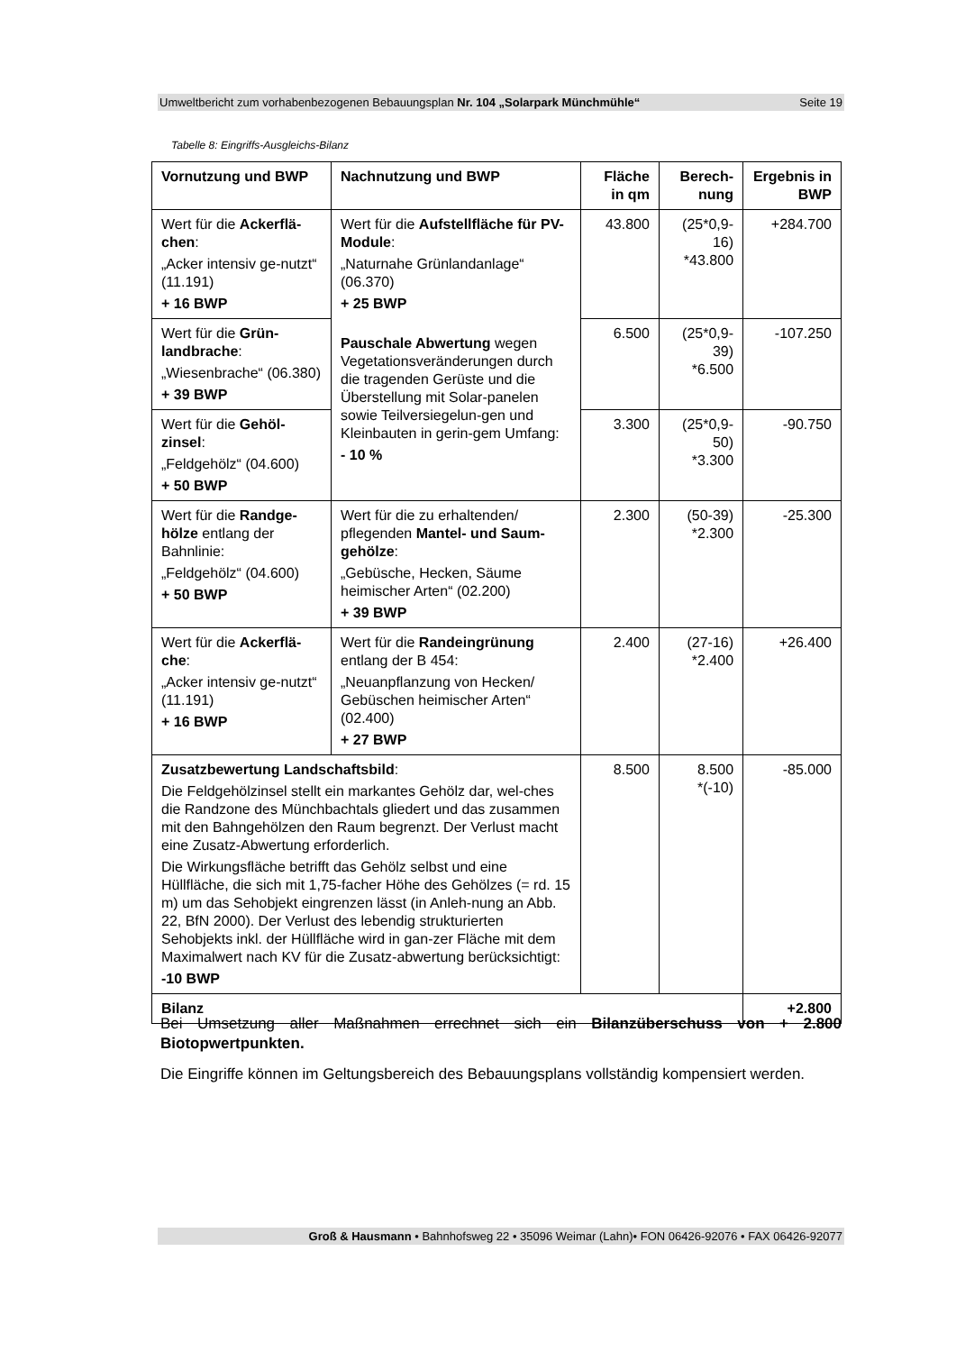Umweltbericht zum vorhabenbezogenen Bebauungsplan Nr. 104 „Solarpark Münchmühle“Seite 19
Tabelle 8: Eingriffs-Ausgleichs-Bilanz
| Vornutzung und BWP | Nachnutzung und BWP | Fläche in qm | Berech-nung | Ergebnis in BWP |
| --- | --- | --- | --- | --- |
| Wert für die Ackerflä-chen : „Acker intensiv ge-nutzt“ (11.191) + 16 BWP | Wert für die Aufstellfläche für PV-Module : „Naturnahe Grünlandanlage“ (06.370) + 25 BWP Pauschale Abwertung wegen Vegetationsveränderungen durch die tragenden Gerüste und die Überstellung mit Solar-panelen sowie Teilversiegelun-gen und Kleinbauten in gerin-gem Umfang: - 10 % | 43.800 | (25*0,9-16) *43.800 | +284.700 |
| Wert für die Grün-landbrache : „Wiesenbrache“ (06.380) + 39 BWP | | 6.500 | (25*0,9-39) *6.500 | -107.250 |
| Wert für die Gehöl-zinsel : „Feldgehölz“ (04.600) + 50 BWP | | 3.300 | (25*0,9-50) *3.300 | -90.750 |
| Wert für die Randge-hölze entlang der Bahnlinie: „Feldgehölz“ (04.600) + 50 BWP | Wert für die zu erhaltenden/ pflegenden Mantel- und Saum-gehölze : „Gebüsche, Hecken, Säume heimischer Arten“ (02.200) + 39 BWP | 2.300 | (50-39) *2.300 | -25.300 |
| Wert für die Ackerflä-che : „Acker intensiv ge-nutzt“ (11.191) + 16 BWP | Wert für die Randeingrünung entlang der B 454: „Neuanpflanzung von Hecken/ Gebüschen heimischer Arten“ (02.400) + 27 BWP | 2.400 | (27-16) *2.400 | +26.400 |
| Zusatzbewertung Landschaftsbild : Die Feldgehölzinsel stellt ein markantes Gehölz dar, wel-ches die Randzone des Münchbachtals gliedert und das zusammen mit den Bahngehölzen den Raum begrenzt. Der Verlust macht eine Zusatz-Abwertung erforderlich. Die Wirkungsfläche betrifft das Gehölz selbst und eine Hüllfläche, die sich mit 1,75-facher Höhe des Gehölzes (= rd. 15 m) um das Sehobjekt eingrenzen lässt (in Anleh-nung an Abb. 22, BfN 2000). Der Verlust des lebendig strukturierten Sehobjekts inkl. der Hüllfläche wird in gan-zer Fläche mit dem Maximalwert nach KV für die Zusatz-abwertung berücksichtigt: -10 BWP | | 8.500 | 8.500 *(-10) | -85.000 |
| Bilanz | | | | +2.800 |
Bei Umsetzung aller Maßnahmen errechnet sich ein Bilanzüberschuss von + 2.800 Biotopwertpunkten.
Die Eingriffe können im Geltungsbereich des Bebauungsplans vollständig kompensiert werden.
Groß & Hausmann • Bahnhofsweg 22 • 35096 Weimar (Lahn)• FON 06426-92076 • FAX 06426-92077